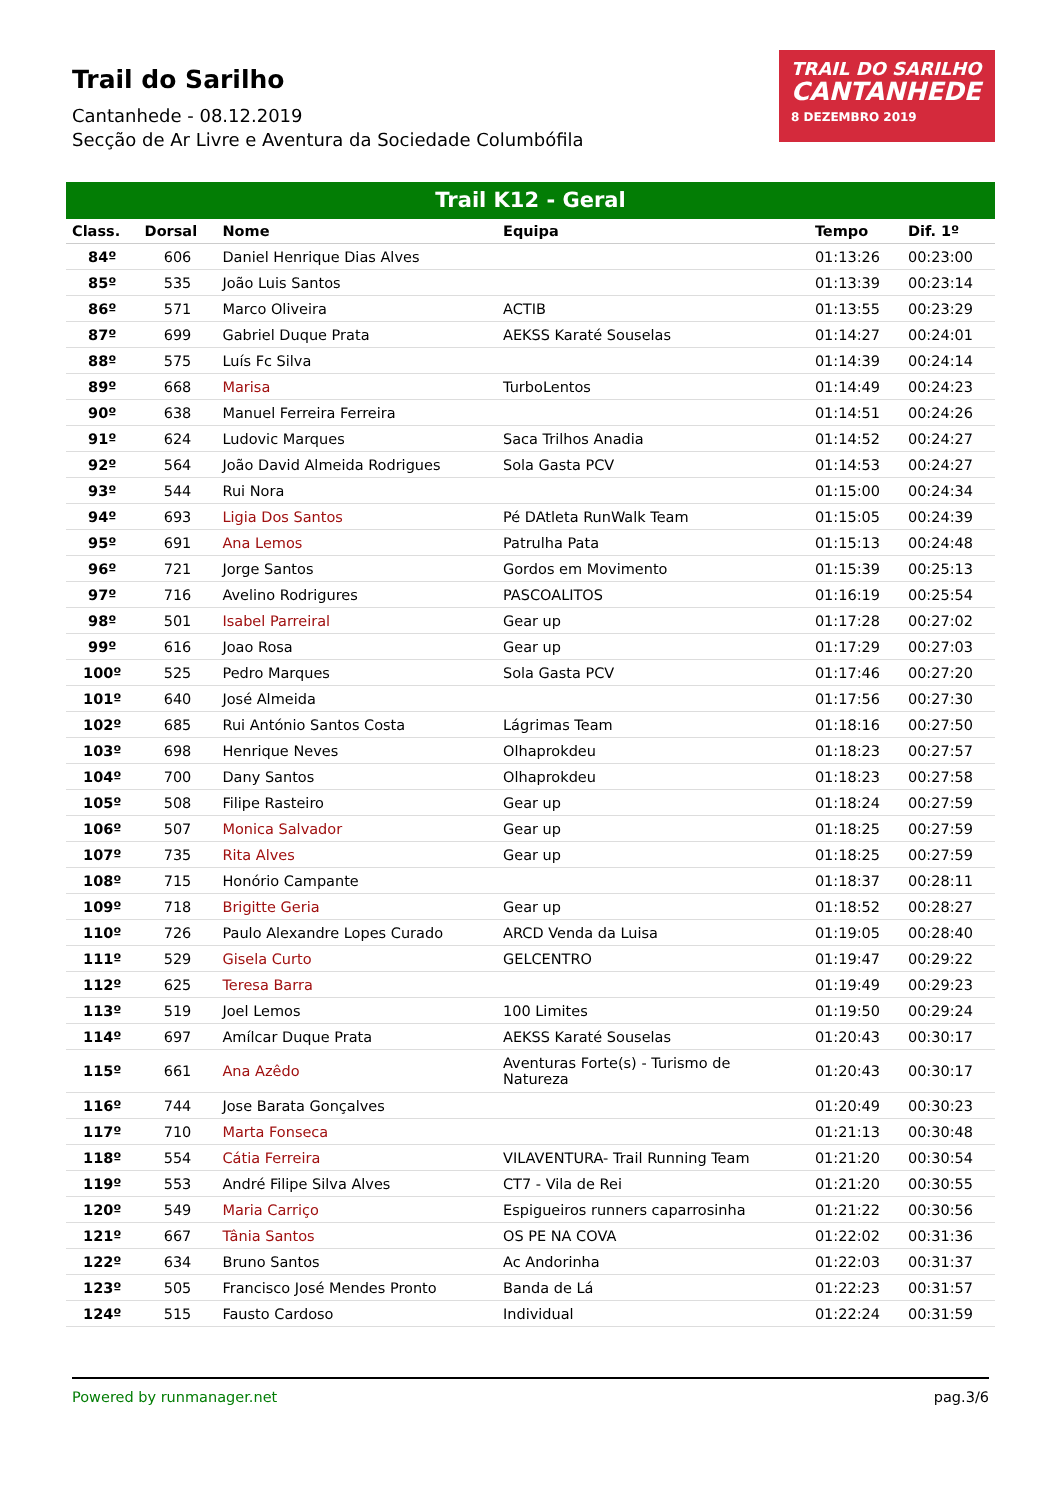Trail do Sarilho
Cantanhede - 08.12.2019
Secção de Ar Livre e Aventura da Sociedade Columbófila
TRAIL DO SARILHO
CANTANHEDE
8 DEZEMBRO 2019
Trail K12 - Geral
| Class. | Dorsal | Nome | Equipa | Tempo | Dif. 1º |
| --- | --- | --- | --- | --- | --- |
| 84º | 606 | Daniel Henrique Dias Alves | | 01:13:26 | 00:23:00 |
| 85º | 535 | João Luis Santos | | 01:13:39 | 00:23:14 |
| 86º | 571 | Marco Oliveira | ACTIB | 01:13:55 | 00:23:29 |
| 87º | 699 | Gabriel Duque Prata | AEKSS Karaté Souselas | 01:14:27 | 00:24:01 |
| 88º | 575 | Luís Fc Silva | | 01:14:39 | 00:24:14 |
| 89º | 668 | Marisa | TurboLentos | 01:14:49 | 00:24:23 |
| 90º | 638 | Manuel Ferreira Ferreira | | 01:14:51 | 00:24:26 |
| 91º | 624 | Ludovic Marques | Saca Trilhos Anadia | 01:14:52 | 00:24:27 |
| 92º | 564 | João David Almeida Rodrigues | Sola Gasta PCV | 01:14:53 | 00:24:27 |
| 93º | 544 | Rui Nora | | 01:15:00 | 00:24:34 |
| 94º | 693 | Ligia Dos Santos | Pé DAtleta RunWalk Team | 01:15:05 | 00:24:39 |
| 95º | 691 | Ana Lemos | Patrulha Pata | 01:15:13 | 00:24:48 |
| 96º | 721 | Jorge Santos | Gordos em Movimento | 01:15:39 | 00:25:13 |
| 97º | 716 | Avelino Rodrigures | PASCOALITOS | 01:16:19 | 00:25:54 |
| 98º | 501 | Isabel Parreiral | Gear up | 01:17:28 | 00:27:02 |
| 99º | 616 | Joao Rosa | Gear up | 01:17:29 | 00:27:03 |
| 100º | 525 | Pedro Marques | Sola Gasta PCV | 01:17:46 | 00:27:20 |
| 101º | 640 | José Almeida | | 01:17:56 | 00:27:30 |
| 102º | 685 | Rui António Santos Costa | Lágrimas Team | 01:18:16 | 00:27:50 |
| 103º | 698 | Henrique Neves | Olhaprokdeu | 01:18:23 | 00:27:57 |
| 104º | 700 | Dany Santos | Olhaprokdeu | 01:18:23 | 00:27:58 |
| 105º | 508 | Filipe Rasteiro | Gear up | 01:18:24 | 00:27:59 |
| 106º | 507 | Monica Salvador | Gear up | 01:18:25 | 00:27:59 |
| 107º | 735 | Rita Alves | Gear up | 01:18:25 | 00:27:59 |
| 108º | 715 | Honório Campante | | 01:18:37 | 00:28:11 |
| 109º | 718 | Brigitte Geria | Gear up | 01:18:52 | 00:28:27 |
| 110º | 726 | Paulo Alexandre Lopes Curado | ARCD Venda da Luisa | 01:19:05 | 00:28:40 |
| 111º | 529 | Gisela Curto | GELCENTRO | 01:19:47 | 00:29:22 |
| 112º | 625 | Teresa Barra | | 01:19:49 | 00:29:23 |
| 113º | 519 | Joel Lemos | 100 Limites | 01:19:50 | 00:29:24 |
| 114º | 697 | Amílcar Duque Prata | AEKSS Karaté Souselas | 01:20:43 | 00:30:17 |
| 115º | 661 | Ana Azêdo | Aventuras Forte(s) - Turismo de Natureza | 01:20:43 | 00:30:17 |
| 116º | 744 | Jose Barata Gonçalves | | 01:20:49 | 00:30:23 |
| 117º | 710 | Marta Fonseca | | 01:21:13 | 00:30:48 |
| 118º | 554 | Cátia Ferreira | VILAVENTURA- Trail Running Team | 01:21:20 | 00:30:54 |
| 119º | 553 | André Filipe Silva Alves | CT7 - Vila de Rei | 01:21:20 | 00:30:55 |
| 120º | 549 | Maria Carriço | Espigueiros runners caparrosinha | 01:21:22 | 00:30:56 |
| 121º | 667 | Tânia Santos | OS PE NA COVA | 01:22:02 | 00:31:36 |
| 122º | 634 | Bruno Santos | Ac Andorinha | 01:22:03 | 00:31:37 |
| 123º | 505 | Francisco José Mendes Pronto | Banda de Lá | 01:22:23 | 00:31:57 |
| 124º | 515 | Fausto Cardoso | Individual | 01:22:24 | 00:31:59 |
Powered by runmanager.net pag.3/6